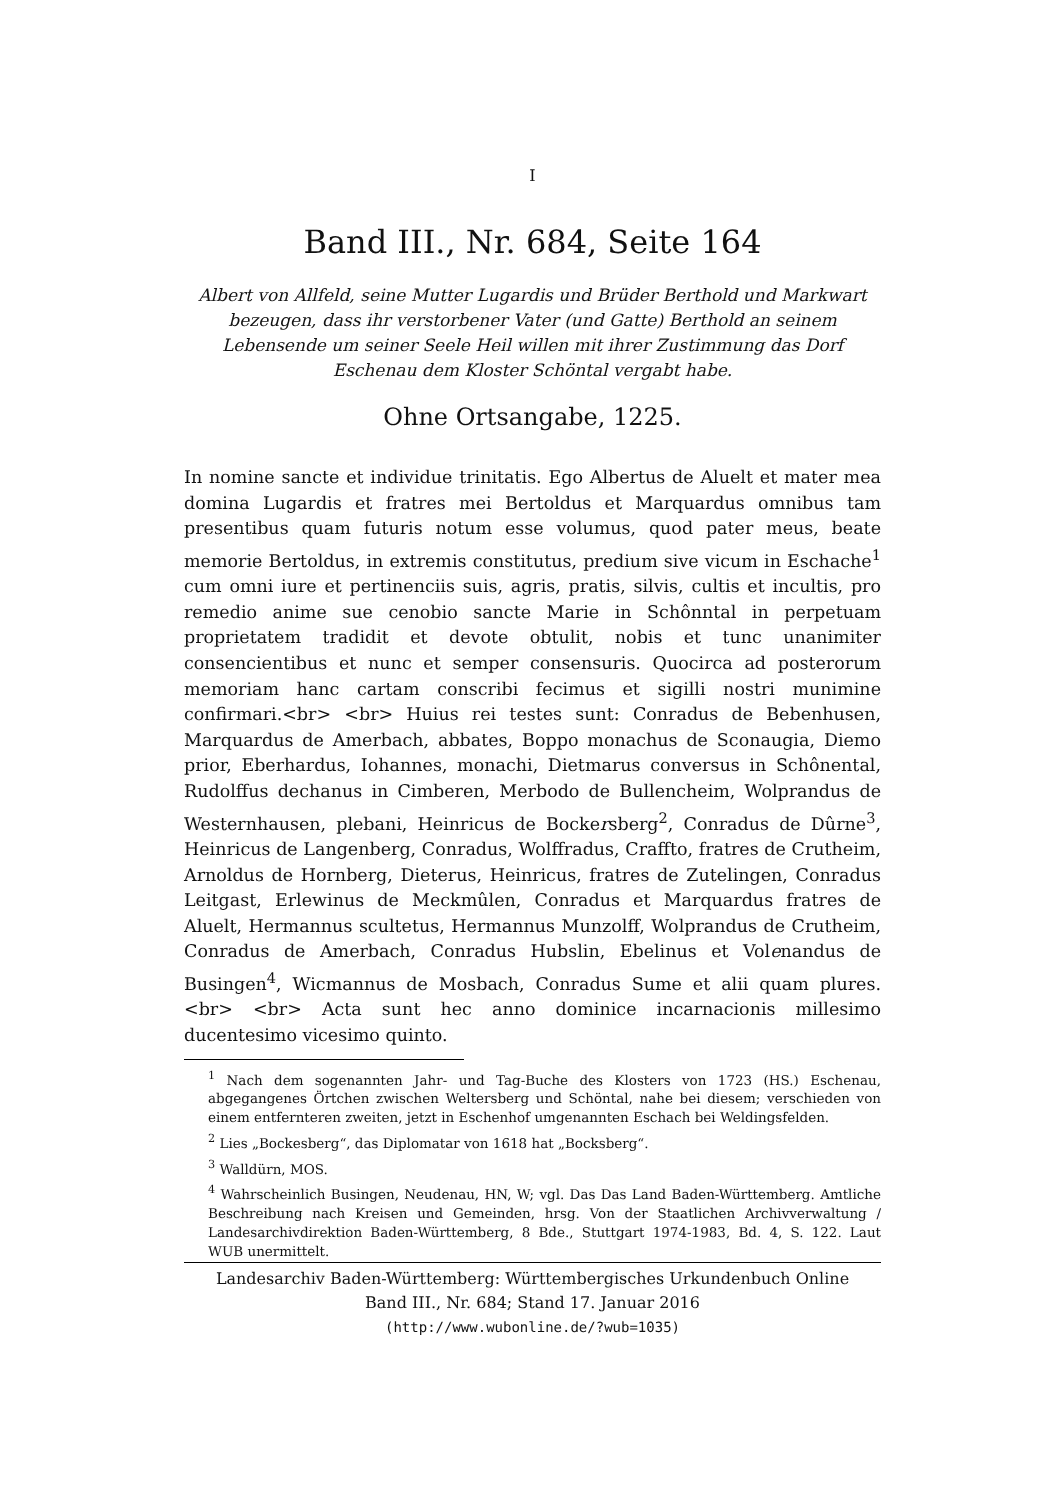I
Band III., Nr. 684, Seite 164
Albert von Allfeld, seine Mutter Lugardis und Brüder Berthold und Markwart bezeugen, dass ihr verstorbener Vater (und Gatte) Berthold an seinem Lebensende um seiner Seele Heil willen mit ihrer Zustimmung das Dorf Eschenau dem Kloster Schöntal vergabt habe.
Ohne Ortsangabe, 1225.
In nomine sancte et individue trinitatis. Ego Albertus de Aluelt et mater mea domina Lugardis et fratres mei Bertoldus et Marquardus omnibus tam presentibus quam futuris notum esse volumus, quod pater meus, beate memorie Bertoldus, in extremis constitutus, predium sive vicum in Eschache<sup>1</sup> cum omni iure et pertinenciis suis, agris, pratis, silvis, cultis et incultis, pro remedio anime sue cenobio sancte Marie in Schônntal in perpetuam proprietatem tradidit et devote obtulit, nobis et tunc unanimiter consencientibus et nunc et semper consensuris. Quocirca ad posterorum memoriam hanc cartam conscribi fecimus et sigilli nostri munimine confirmari.<br> <br> Huius rei testes sunt: Conradus de Bebenhusen, Marquardus de Amerbach, abbates, Boppo monachus de Sconaugia, Diemo prior, Eberhardus, Iohannes, monachi, Dietmarus conversus in Schônental, Rudolffus dechanus in Cimberen, Merbodo de Bullencheim, Wolprandus de Westernhausen, plebani, Heinricus de Bockersberg<sup>2</sup>, Conradus de Dûrne<sup>3</sup>, Heinricus de Langenberg, Conradus, Wolffradus, Craffto, fratres de Crutheim, Arnoldus de Hornberg, Dieterus, Heinricus, fratres de Zutelingen, Conradus Leitgast, Erlewinus de Meckmûlen, Conradus et Marquardus fratres de Aluelt, Hermannus scultetus, Hermannus Munzolff, Wolprandus de Crutheim, Conradus de Amerbach, Conradus Hubslin, Ebelinus et Volenandus de Busingen<sup>4</sup>, Wicmannus de Mosbach, Conradus Sume et alii quam plures.<br> <br> Acta sunt hec anno dominice incarnacionis millesimo ducentesimo vicesimo quinto.
<sup>1</sup> Nach dem sogenannten Jahr- und Tag-Buche des Klosters von 1723 (HS.) Eschenau, abgegangenes Örtchen zwischen Weltersberg und Schöntal, nahe bei diesem; verschieden von einem entfernteren zweiten, jetzt in Eschenhof umgenannten Eschach bei Weldingsfelden.
<sup>2</sup> Lies „Bockesberg“, das Diplomatar von 1618 hat „Bocksberg“.
<sup>3</sup> Walldürn, MOS.
<sup>4</sup> Wahrscheinlich Busingen, Neudenau, HN, W; vgl. Das Das Land Baden-Württemberg. Amtliche Beschreibung nach Kreisen und Gemeinden, hrsg. Von der Staatlichen Archivverwaltung / Landesarchivdirektion Baden-Württemberg, 8 Bde., Stuttgart 1974-1983, Bd. 4, S. 122. Laut WUB unermittelt.
Landesarchiv Baden-Württemberg: Württembergisches Urkundenbuch Online
Band III., Nr. 684; Stand 17. Januar 2016
(http://www.wubonline.de/?wub=1035)